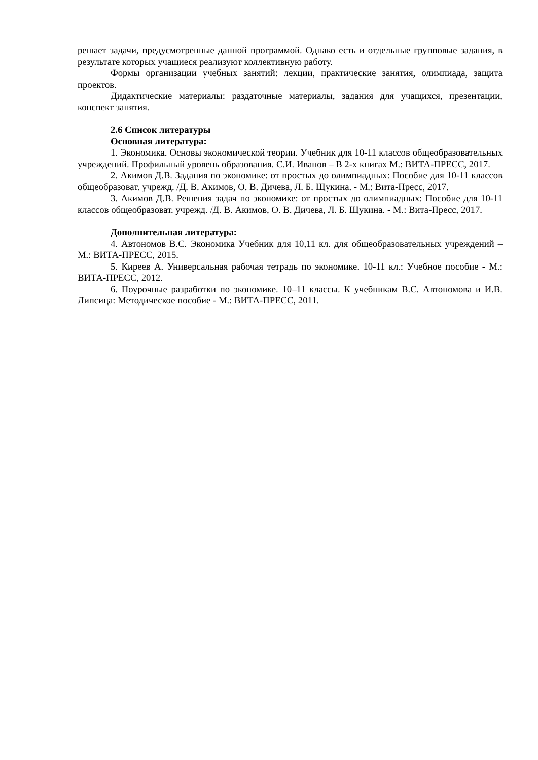решает задачи, предусмотренные данной программой. Однако есть и отдельные групповые задания, в результате которых учащиеся реализуют коллективную работу.
Формы организации учебных занятий: лекции, практические занятия, олимпиада, защита проектов.
Дидактические материалы: раздаточные материалы, задания для учащихся, презентации, конспект занятия.
2.6 Список литературы
Основная литература:
1. Экономика. Основы экономической теории. Учебник для 10-11 классов общеобразовательных учреждений. Профильный уровень образования. С.И. Иванов – В 2-х книгах М.: ВИТА-ПРЕСС, 2017.
2. Акимов Д.В. Задания по экономике: от простых до олимпиадных: Пособие для 10-11 классов общеобразоват. учрежд. /Д. В. Акимов, О. В. Дичева, Л. Б. Щукина. - М.: Вита-Пресс, 2017.
3. Акимов Д.В. Решения задач по экономике: от простых до олимпиадных: Пособие для 10-11 классов общеобразоват. учрежд. /Д. В. Акимов, О. В. Дичева, Л. Б. Щукина. - М.: Вита-Пресс, 2017.
Дополнительная литература:
4. Автономов В.С. Экономика Учебник для 10,11 кл. для общеобразовательных учреждений – М.: ВИТА-ПРЕСС, 2015.
5. Киреев А. Универсальная рабочая тетрадь по экономике. 10-11 кл.: Учебное пособие - М.: ВИТА-ПРЕСС, 2012.
6. Поурочные разработки по экономике. 10–11 классы. К учебникам В.С. Автономова и И.В. Липсица: Методическое пособие - М.: ВИТА-ПРЕСС, 2011.